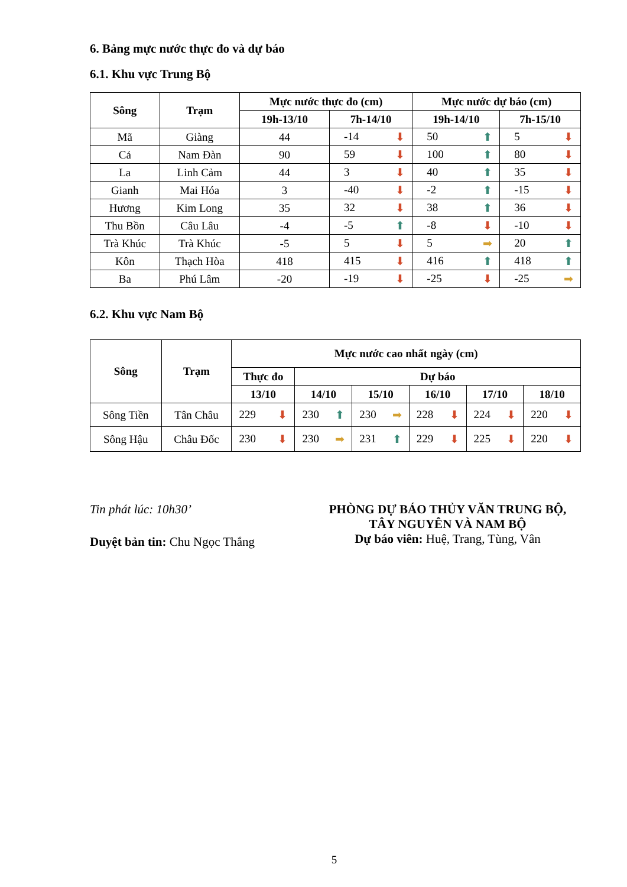6. Bảng mực nước thực đo và dự báo
6.1. Khu vực Trung Bộ
| Sông | Trạm | Mực nước thực đo (cm) | | Mực nước dự báo (cm) | |
| --- | --- | --- | --- | --- | --- |
| | | 19h-13/10 | 7h-14/10 | 19h-14/10 | 7h-15/10 |
| Mã | Giàng | 44 | -14 ⬇ | 50 ⬆ | 5 ⬇ |
| Cả | Nam Đàn | 90 | 59 ⬇ | 100 ⬆ | 80 ⬇ |
| La | Linh Cảm | 44 | 3 ⬇ | 40 ⬆ | 35 ⬇ |
| Gianh | Mai Hóa | 3 | -40 ⬇ | -2 ⬆ | -15 ⬇ |
| Hương | Kim Long | 35 | 32 ⬇ | 38 ⬆ | 36 ⬇ |
| Thu Bồn | Câu Lâu | -4 | -5 ⬆ | -8 ⬇ | -10 ⬇ |
| Trà Khúc | Trà Khúc | -5 | 5 ⬇ | 5 ➡ | 20 ⬆ |
| Kôn | Thạch Hòa | 418 | 415 ⬇ | 416 ⬆ | 418 ⬆ |
| Ba | Phú Lâm | -20 | -19 ⬇ | -25 ⬇ | -25 ➡ |
6.2. Khu vực Nam Bộ
| Sông | Trạm | Mực nước cao nhất ngày (cm) | | | | | |
| --- | --- | --- | --- | --- | --- | --- | --- |
| | | Thực đo | Dự báo | | | | |
| | | 13/10 | 14/10 | 15/10 | 16/10 | 17/10 | 18/10 |
| Sông Tiền | Tân Châu | 229 ⬇ | 230 ⬆ | 230 ➡ | 228 ⬇ | 224 ⬇ | 220 ⬇ |
| Sông Hậu | Châu Đốc | 230 ⬇ | 230 ➡ | 231 ⬆ | 229 ⬇ | 225 ⬇ | 220 ⬇ |
Tin phát lúc: 10h30’
Duyệt bản tin: Chu Ngọc Thắng
PHÒNG DỰ BÁO THỦY VĂN TRUNG BỘ,
TÂY NGUYÊN VÀ NAM BỘ
Dự báo viên: Huệ, Trang, Tùng, Vân
5